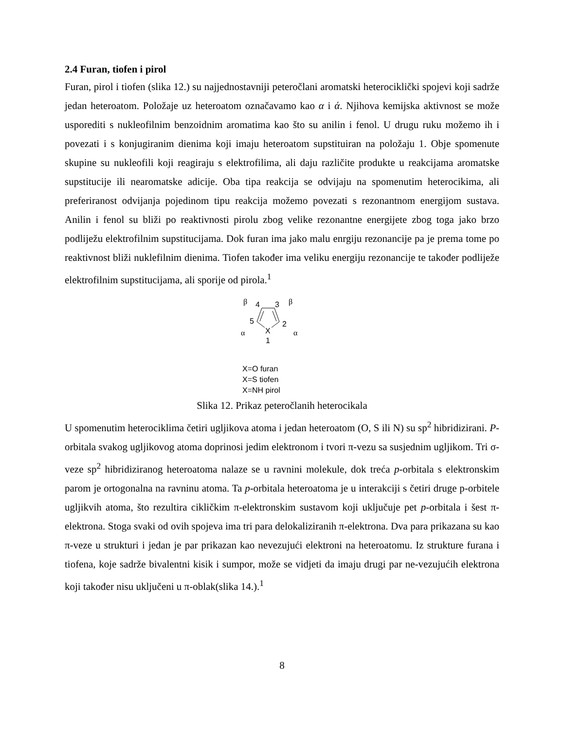2.4 Furan, tiofen i pirol
Furan, pirol i tiofen (slika 12.) su najjednostavniji peteročlani aromatski heterociklički spojevi koji sadrže jedan heteroatom. Položaje uz heteroatom označavamo kao α i ά. Njihova kemijska aktivnost se može usporediti s nukleofilnim benzoidnim aromatima kao što su anilin i fenol. U drugu ruku možemo ih i povezati i s konjugiranim dienima koji imaju heteroatom supstituiran na položaju 1. Obje spomenute skupine su nukleofili koji reagiraju s elektrofilima, ali daju različite produkte u reakcijama aromatske supstitucije ili nearomatske adicije. Oba tipa reakcija se odvijaju na spomenutim heterocikima, ali preferiranost odvijanja pojedinom tipu reakcija možemo povezati s rezonantnom energijom sustava. Anilin i fenol su bliži po reaktivnosti pirolu zbog velike rezonantne energijete zbog toga jako brzo podliježu elektrofilnim supstitucijama. Dok furan ima jako malu enrgiju rezonancije pa je prema tome po reaktivnost bliži nuklefilnim dienima. Tiofen također ima veliku energiju rezonancije te također podliježe elektrofilnim supstitucijama, ali sporije od pirola.<sup>1</sup>
β
4
3
β
5
2
X
α
1
α
X=O furan
X=S tiofen
X=NH pirol
Slika 12. Prikaz peteročlanih heterocikala
U spomenutim heterociklima četiri ugljikova atoma i jedan heteroatom (O, S ili N) su sp<sup>2</sup> hibridizirani. P-orbitala svakog ugljikovog atoma doprinosi jedim elektronom i tvori π-vezu sa susjednim ugljikom. Tri σ-veze sp<sup>2</sup> hibridiziranog heteroatoma nalaze se u ravnini molekule, dok treća p-orbitala s elektronskim parom je ortogonalna na ravninu atoma. Ta p-orbitala heteroatoma je u interakciji s četiri druge p-orbitele ugljikvih atoma, što rezultira cikličkim π-elektronskim sustavom koji uključuje pet p-orbitala i šest π-elektrona. Stoga svaki od ovih spojeva ima tri para delokaliziranih π-elektrona. Dva para prikazana su kao π-veze u strukturi i jedan je par prikazan kao nevezujući elektroni na heteroatomu. Iz strukture furana i tiofena, koje sadrže bivalentni kisik i sumpor, može se vidjeti da imaju drugi par ne-vezujućih elektrona koji također nisu uključeni u π-oblak(slika 14.).<sup>1</sup>
8